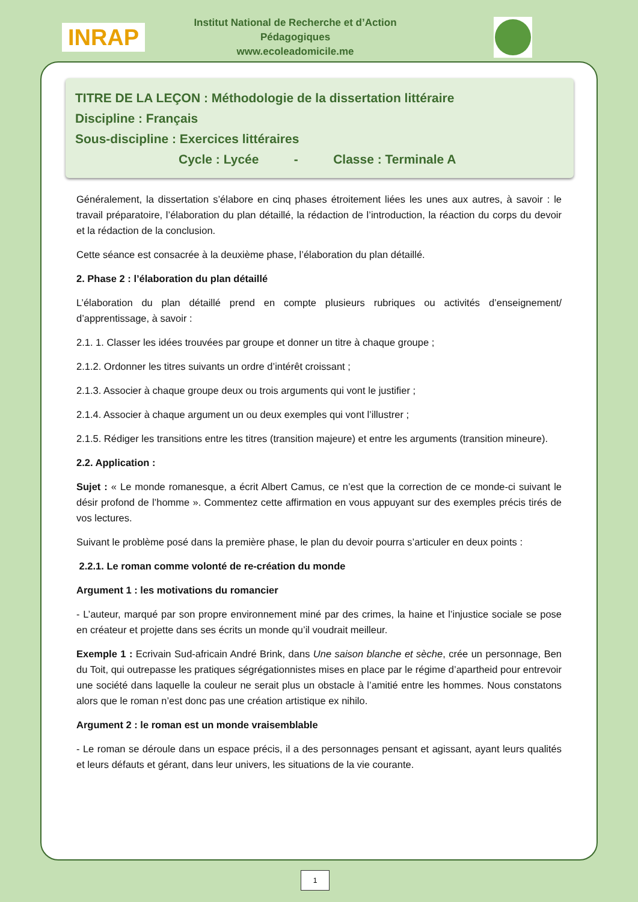INRAP
Institut National de Recherche et d’Action Pédagogiques
www.ecoleadomicile.me
TITRE DE LA LEÇON : Méthodologie de la dissertation littéraire
Discipline : Français
Sous-discipline : Exercices littéraires
Cycle : Lycée - Classe : Terminale A
Généralement, la dissertation s’élabore en cinq phases étroitement liées les unes aux autres, à savoir : le travail préparatoire, l’élaboration du plan détaillé, la rédaction de l’introduction, la réaction du corps du devoir et la rédaction de la conclusion.
Cette séance est consacrée à la deuxième phase, l’élaboration du plan détaillé.
2. Phase 2 : l’élaboration du plan détaillé
L’élaboration du plan détaillé prend en compte plusieurs rubriques ou activités d’enseignement/ d’apprentissage, à savoir :
2.1. 1. Classer les idées trouvées par groupe et donner un titre à chaque groupe ;
2.1.2. Ordonner les titres suivants un ordre d’intérêt croissant ;
2.1.3. Associer à chaque groupe deux ou trois arguments qui vont le justifier ;
2.1.4. Associer à chaque argument un ou deux exemples qui vont l’illustrer ;
2.1.5. Rédiger les transitions entre les titres (transition majeure) et entre les arguments (transition mineure).
2.2. Application :
Sujet : « Le monde romanesque, a écrit Albert Camus, ce n’est que la correction de ce monde-ci suivant le désir profond de l’homme ». Commentez cette affirmation en vous appuyant sur des exemples précis tirés de vos lectures.
Suivant le problème posé dans la première phase, le plan du devoir pourra s’articuler en deux points :
2.2.1. Le roman comme volonté de re-création du monde
Argument 1 : les motivations du romancier
- L’auteur, marqué par son propre environnement miné par des crimes, la haine et l’injustice sociale se pose en créateur et projette dans ses écrits un monde qu’il voudrait meilleur.
Exemple 1 : Ecrivain Sud-africain André Brink, dans Une saison blanche et sèche, crée un personnage, Ben du Toit, qui outrepasse les pratiques ségrégationnistes mises en place par le régime d’apartheid pour entrevoir une société dans laquelle la couleur ne serait plus un obstacle à l’amitié entre les hommes. Nous constatons alors que le roman n’est donc pas une création artistique ex nihilo.
Argument 2 : le roman est un monde vraisemblable
- Le roman se déroule dans un espace précis, il a des personnages pensant et agissant, ayant leurs qualités et leurs défauts et gérant, dans leur univers, les situations de la vie courante.
1